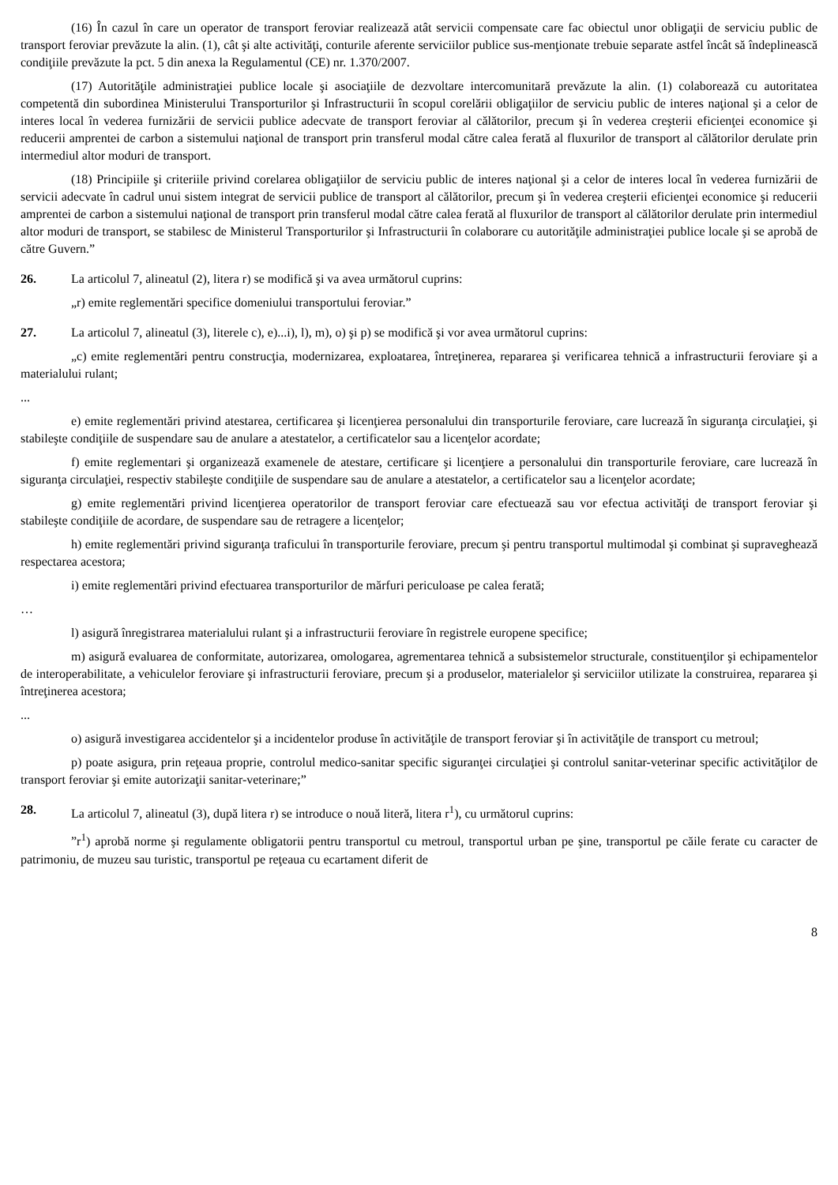(16) În cazul în care un operator de transport feroviar realizează atât servicii compensate care fac obiectul unor obligaţii de serviciu public de transport feroviar prevăzute la alin. (1), cât şi alte activităţi, conturile aferente serviciilor publice sus-menţionate trebuie separate astfel încât să îndeplinească condiţiile prevăzute la pct. 5 din anexa la Regulamentul (CE) nr. 1.370/2007.
(17) Autorităţile administraţiei publice locale şi asociaţiile de dezvoltare intercomunitară prevăzute la alin. (1) colaborează cu autoritatea competentă din subordinea Ministerului Transporturilor şi Infrastructurii în scopul corelării obligaţiilor de serviciu public de interes naţional şi a celor de interes local în vederea furnizării de servicii publice adecvate de transport feroviar al călătorilor, precum şi în vederea creşterii eficienţei economice şi reducerii amprentei de carbon a sistemului naţional de transport prin transferul modal către calea ferată al fluxurilor de transport al călătorilor derulate prin intermediul altor moduri de transport.
(18) Principiile şi criteriile privind corelarea obligaţiilor de serviciu public de interes naţional şi a celor de interes local în vederea furnizării de servicii adecvate în cadrul unui sistem integrat de servicii publice de transport al călătorilor, precum şi în vederea creşterii eficienţei economice şi reducerii amprentei de carbon a sistemului naţional de transport prin transferul modal către calea ferată al fluxurilor de transport al călătorilor derulate prin intermediul altor moduri de transport, se stabilesc de Ministerul Transporturilor şi Infrastructurii în colaborare cu autorităţile administraţiei publice locale şi se aprobă de către Guvern.”
26. La articolul 7, alineatul (2), litera r) se modifică şi va avea următorul cuprins:
„r) emite reglementări specifice domeniului transportului feroviar.”
27. La articolul 7, alineatul (3), literele c), e)...i), l), m), o) şi p) se modifică şi vor avea următorul cuprins:
„c) emite reglementări pentru construcţia, modernizarea, exploatarea, întreţinerea, repararea şi verificarea tehnică a infrastructurii feroviare şi a materialului rulant;
...
e) emite reglementări privind atestarea, certificarea şi licenţierea personalului din transporturile feroviare, care lucrează în siguranţa circulaţiei, şi stabileşte condiţiile de suspendare sau de anulare a atestatelor, a certificatelor sau a licenţelor acordate;
f) emite reglementari şi organizează examenele de atestare, certificare şi licenţiere a personalului din transporturile feroviare, care lucrează în siguranţa circulaţiei, respectiv stabileşte condiţiile de suspendare sau de anulare a atestatelor, a certificatelor sau a licenţelor acordate;
g) emite reglementări privind licenţierea operatorilor de transport feroviar care efectuează sau vor efectua activităţi de transport feroviar şi stabileşte condiţiile de acordare, de suspendare sau de retragere a licenţelor;
h) emite reglementări privind siguranţa traficului în transporturile feroviare, precum şi pentru transportul multimodal şi combinat şi supraveghează respectarea acestora;
i) emite reglementări privind efectuarea transporturilor de mărfuri periculoase pe calea ferată;
…
l) asigură înregistrarea materialului rulant şi a infrastructurii feroviare în registrele europene specifice;
m) asigură evaluarea de conformitate, autorizarea, omologarea, agrementarea tehnică a subsistemelor structurale, constituenţilor şi echipamentelor de interoperabilitate, a vehiculelor feroviare şi infrastructurii feroviare, precum şi a produselor, materialelor şi serviciilor utilizate la construirea, repararea şi întreţinerea acestora;
...
o) asigură investigarea accidentelor şi a incidentelor produse în activităţile de transport feroviar şi în activităţile de transport cu metroul;
p) poate asigura, prin reţeaua proprie, controlul medico-sanitar specific siguranţei circulaţiei şi controlul sanitar-veterinar specific activităţilor de transport feroviar şi emite autorizaţii sanitar-veterinare;”
28. La articolul 7, alineatul (3), după litera r) se introduce o nouă literă, litera r<sup>1</sup>), cu următorul cuprins:
”r<sup>1</sup>) aprobă norme şi regulamente obligatorii pentru transportul cu metroul, transportul urban pe şine, transportul pe căile ferate cu caracter de patrimoniu, de muzeu sau turistic, transportul pe reţeaua cu ecartament diferit de
8